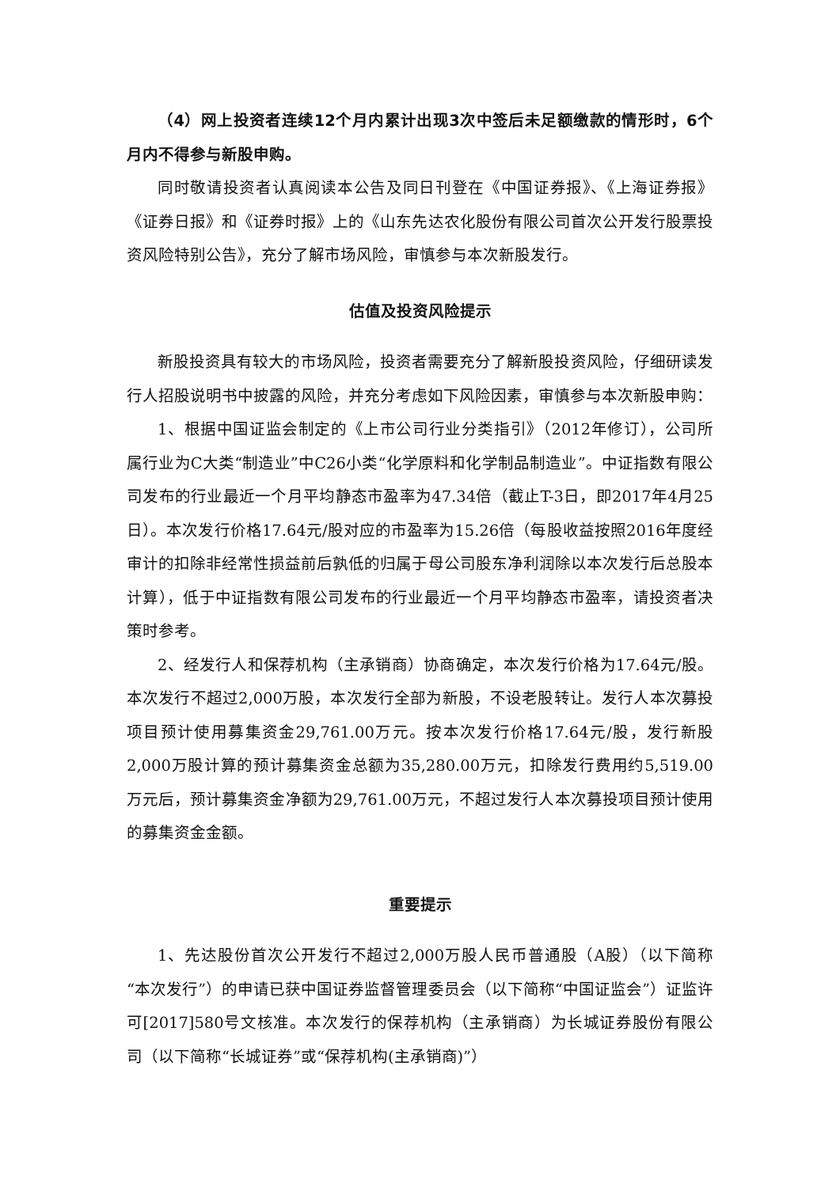（4）网上投资者连续12个月内累计出现3次中签后未足额缴款的情形时，6个月内不得参与新股申购。
同时敬请投资者认真阅读本公告及同日刊登在《中国证券报》、《上海证券报》《证券日报》和《证券时报》上的《山东先达农化股份有限公司首次公开发行股票投资风险特别公告》，充分了解市场风险，审慎参与本次新股发行。
估值及投资风险提示
新股投资具有较大的市场风险，投资者需要充分了解新股投资风险，仔细研读发行人招股说明书中披露的风险，并充分考虑如下风险因素，审慎参与本次新股申购：
1、根据中国证监会制定的《上市公司行业分类指引》（2012年修订），公司所属行业为C大类“制造业”中C26小类“化学原料和化学制品制造业”。中证指数有限公司发布的行业最近一个月平均静态市盈率为47.34倍（截止T-3日，即2017年4月25日）。本次发行价格17.64元/股对应的市盈率为15.26倍（每股收益按照2016年度经审计的扣除非经常性损益前后孰低的归属于母公司股东净利润除以本次发行后总股本计算），低于中证指数有限公司发布的行业最近一个月平均静态市盈率，请投资者决策时参考。
2、经发行人和保荐机构（主承销商）协商确定，本次发行价格为17.64元/股。本次发行不超过2,000万股，本次发行全部为新股，不设老股转让。发行人本次募投项目预计使用募集资金29,761.00万元。按本次发行价格17.64元/股，发行新股2,000万股计算的预计募集资金总额为35,280.00万元，扣除发行费用约5,519.00万元后，预计募集资金净额为29,761.00万元，不超过发行人本次募投项目预计使用的募集资金金额。
重要提示
1、先达股份首次公开发行不超过2,000万股人民币普通股（A股）（以下简称“本次发行”）的申请已获中国证券监督管理委员会（以下简称“中国证监会”）证监许可[2017]580号文核准。本次发行的保荐机构（主承销商）为长城证券股份有限公司（以下简称“长城证券”或“保荐机构(主承销商)”）